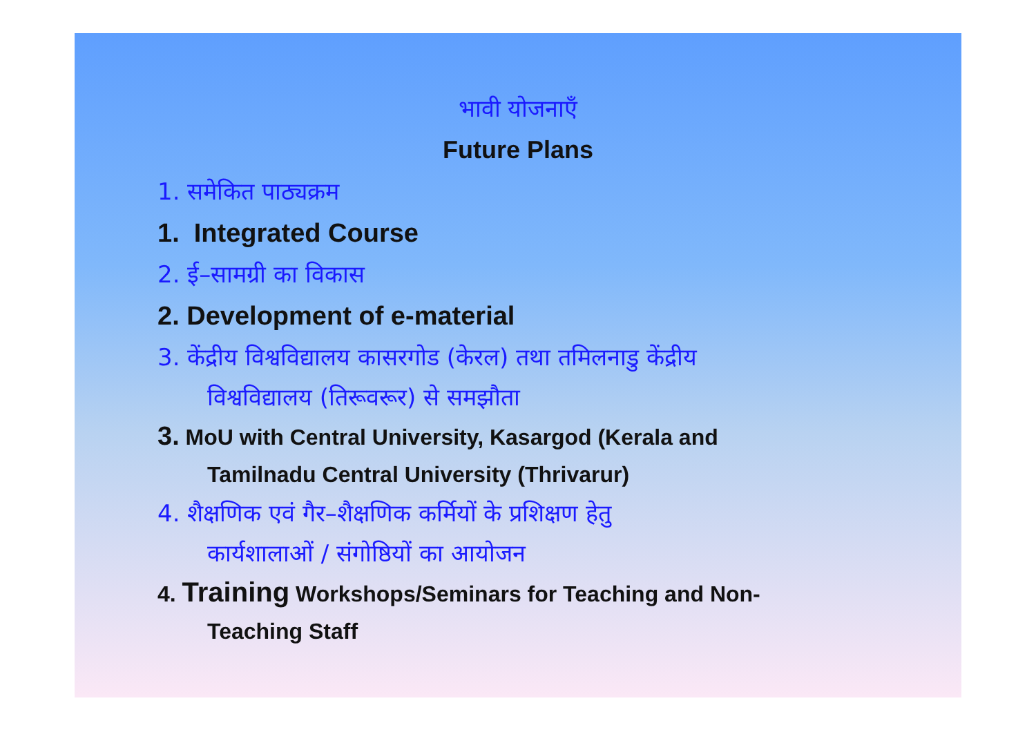भावी योजनाएँ
Future Plans
1. समेकित पाठ्यक्रम
1. Integrated Course
2. ई–सामग्री का विकास
2. Development of e-material
3. केंद्रीय विश्वविद्यालय कासरगोड (केरल) तथा तमिलनाडु केंद्रीय
विश्वविद्यालय (तिरूवरूर) से समझौता
3. MoU with Central University, Kasargod (Kerala and
Tamilnadu Central University (Thrivarur)
4. शैक्षणिक एवं गैर–शैक्षणिक कर्मियों के प्रशिक्षण हेतु
कार्यशालाओं / संगोष्ठियों का आयोजन
4. Training Workshops/Seminars for Teaching and Non-
Teaching Staff